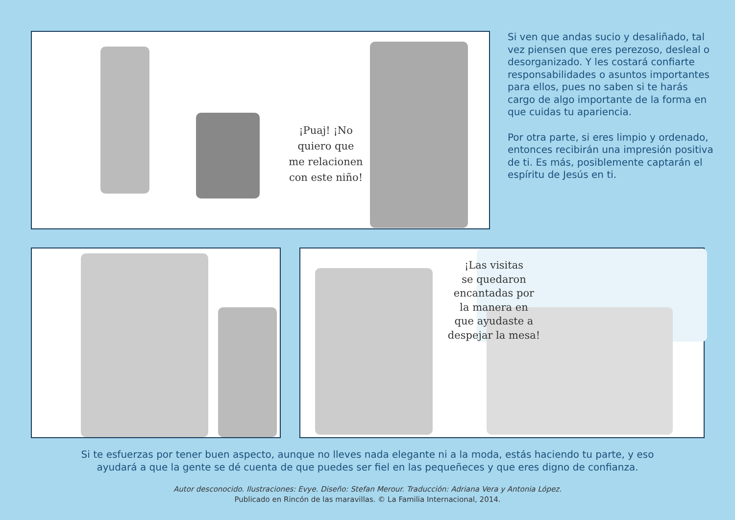¡Puaj! ¡No
quiero que
me relacionen
con este niño!
Si ven que andas sucio y desaliñado, tal vez piensen que eres perezoso, desleal o desorganizado. Y les costará confiarte responsabilidades o asuntos importantes para ellos, pues no saben si te harás cargo de algo importante de la forma en que cuidas tu apariencia.
Por otra parte, si eres limpio y ordenado, entonces recibirán una impresión positiva de ti. Es más, posiblemente captarán el espíritu de Jesús en ti.
¡Las visitas
se quedaron
encantadas por
la manera en
que ayudaste a
despejar la mesa!
Si te esfuerzas por tener buen aspecto, aunque no lleves nada elegante ni a la moda, estás haciendo tu parte, y eso
ayudará a que la gente se dé cuenta de que puedes ser fiel en las pequeñeces y que eres digno de confianza.
Autor desconocido. Ilustraciones: Evye. Diseño: Stefan Merour. Traducción: Adriana Vera y Antonia López.
Publicado en Rincón de las maravillas. © La Familia Internacional, 2014.